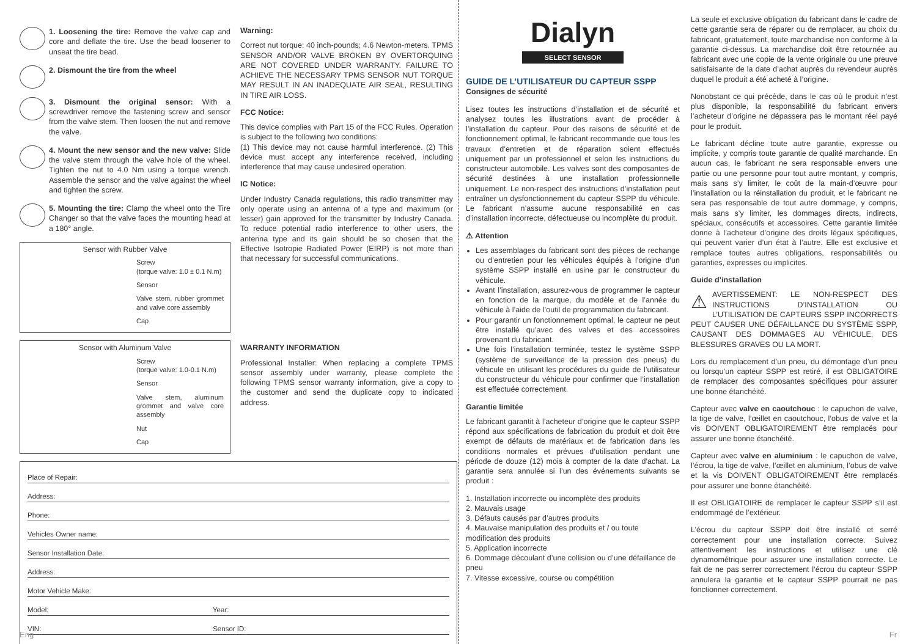1. Loosening the tire: Remove the valve cap and core and deflate the tire. Use the bead loosener to unseat the tire bead.
2. Dismount the tire from the wheel
3. Dismount the original sensor: With a screwdriver remove the fastening screw and sensor from the valve stem. Then loosen the nut and remove the valve.
4. Mount the new sensor and the new valve: Slide the valve stem through the valve hole of the wheel. Tighten the nut to 4.0 Nm using a torque wrench. Assemble the sensor and the valve against the wheel and tighten the screw.
5. Mounting the tire: Clamp the wheel onto the Tire Changer so that the valve faces the mounting head at a 180° angle.
Sensor with Rubber Valve
Screw
(torque valve: 1.0 ± 0.1 N.m)
Sensor
Valve stem, rubber grommet and valve core assembly
Cap
Sensor with Aluminum Valve
Screw
(torque valve: 1.0-0.1 N.m)
Sensor
Valve stem, aluminum grommet and valve core assembly
Nut
Cap
Warning:
Correct nut torque: 40 inch-pounds; 4.6 Newton-meters. TPMS SENSOR AND/OR VALVE BROKEN BY OVERTORQUING ARE NOT COVERED UNDER WARRANTY. FAILURE TO ACHIEVE THE NECESSARY TPMS SENSOR NUT TORQUE MAY RESULT IN AN INADEQUATE AIR SEAL, RESULTING IN TIRE AIR LOSS.
FCC Notice:
This device complies with Part 15 of the FCC Rules. Operation is subject to the following two conditions:
(1) This device may not cause harmful interference. (2) This device must accept any interference received, including interference that may cause undesired operation.
IC Notice:
Under Industry Canada regulations, this radio transmitter may only operate using an antenna of a type and maximum (or lesser) gain approved for the transmitter by Industry Canada. To reduce potential radio interference to other users, the antenna type and its gain should be so chosen that the Effective Isotropie Radiated Power (EIRP) is not more than that necessary for successful communications.
WARRANTY INFORMATION
Professional Installer: When replacing a complete TPMS sensor assembly under warranty, please complete the following TPMS sensor warranty information, give a copy to the customer and send the duplicate copy to indicated address.
Place of Repair:
Address:
Phone:
Vehicles Owner name:
Sensor Installation Date:
Address:
Motor Vehicle Make:
Model: Year:
VIN: Sensor ID:
Eng
Dialyn
SELECT SENSOR
GUIDE DE L’UTILISATEUR DU CAPTEUR SSPP
Consignes de sécurité
Lisez toutes les instructions d’installation et de sécurité et analysez toutes les illustrations avant de procéder à l’installation du capteur. Pour des raisons de sécurité et de fonctionnement optimal, le fabricant recommande que tous les travaux d’entretien et de réparation soient effectués uniquement par un professionnel et selon les instructions du constructeur automobile. Les valves sont des composantes de sécurité destinées à une installation professionnelle uniquement. Le non-respect des instructions d’installation peut entraîner un dysfonctionnement du capteur SSPP du véhicule. Le fabricant n’assume aucune responsabilité en cas d’installation incorrecte, défectueuse ou incomplète du produit.
⚠ Attention
Les assemblages du fabricant sont des pièces de rechange ou d’entretien pour les véhicules équipés à l’origine d’un système SSPP installé en usine par le constructeur du véhicule.
Avant l’installation, assurez-vous de programmer le capteur en fonction de la marque, du modèle et de l’année du véhicule à l’aide de l’outil de programmation du fabricant.
Pour garantir un fonctionnement optimal, le capteur ne peut être installé qu’avec des valves et des accessoires provenant du fabricant.
Une fois l’installation terminée, testez le système SSPP (système de surveillance de la pression des pneus) du véhicule en utilisant les procédures du guide de l’utilisateur du constructeur du véhicule pour confirmer que l’installation est effectuée correctement.
Garantie limitée
Le fabricant garantit à l’acheteur d’origine que le capteur SSPP répond aux spécifications de fabrication du produit et doit être exempt de défauts de matériaux et de fabrication dans les conditions normales et prévues d’utilisation pendant une période de douze (12) mois à compter de la date d’achat. La garantie sera annulée si l’un des événements suivants se produit :
1. Installation incorrecte ou incomplète des produits
2. Mauvais usage
3. Défauts causés par d’autres produits
4. Mauvaise manipulation des produits et / ou toute modification des produits
5. Application incorrecte
6. Dommage découlant d’une collision ou d’une défaillance de pneu
7. Vitesse excessive, course ou compétition
La seule et exclusive obligation du fabricant dans le cadre de cette garantie sera de réparer ou de remplacer, au choix du fabricant, gratuitement, toute marchandise non conforme à la garantie ci-dessus. La marchandise doit être retournée au fabricant avec une copie de la vente originale ou une preuve satisfaisante de la date d’achat auprès du revendeur auprès duquel le produit a été acheté à l’origine.
Nonobstant ce qui précède, dans le cas où le produit n’est plus disponible, la responsabilité du fabricant envers l’acheteur d’origine ne dépassera pas le montant réel payé pour le produit.
Le fabricant décline toute autre garantie, expresse ou implicite, y compris toute garantie de qualité marchande. En aucun cas, le fabricant ne sera responsable envers une partie ou une personne pour tout autre montant, y compris, mais sans s’y limiter, le coût de la main-d’œuvre pour l’installation ou la réinstallation du produit, et le fabricant ne sera pas responsable de tout autre dommage, y compris, mais sans s’y limiter, les dommages directs, indirects, spéciaux, consécutifs et accessoires. Cette garantie limitée donne à l’acheteur d’origine des droits légaux spécifiques, qui peuvent varier d’un état à l’autre. Elle est exclusive et remplace toutes autres obligations, responsabilités ou garanties, expresses ou implicites.
Guide d’installation
⚠ AVERTISSEMENT: LE NON-RESPECT DES INSTRUCTIONS D’INSTALLATION OU L’UTILISATION DE CAPTEURS SSPP INCORRECTS PEUT CAUSER UNE DÉFAILLANCE DU SYSTÈME SSPP, CAUSANT DES DOMMAGES AU VÉHICULE, DES BLESSURES GRAVES OU LA MORT.
Lors du remplacement d’un pneu, du démontage d’un pneu ou lorsqu’un capteur SSPP est retiré, il est OBLIGATOIRE de remplacer des composantes spécifiques pour assurer une bonne étanchéité.
Capteur avec valve en caoutchouc : le capuchon de valve, la tige de valve, l’œillet en caoutchouc, l’obus de valve et la vis DOIVENT OBLIGATOIREMENT être remplacés pour assurer une bonne étanchéité.
Capteur avec valve en aluminium : le capuchon de valve, l’écrou, la tige de valve, l’œillet en aluminium, l’obus de valve et la vis DOIVENT OBLIGATOIREMENT être remplacés pour assurer une bonne étanchéité.
Il est OBLIGATOIRE de remplacer le capteur SSPP s’il est endommagé de l’extérieur.
L’écrou du capteur SSPP doit être installé et serré correctement pour une installation correcte. Suivez attentivement les instructions et utilisez une clé dynamométrique pour assurer une installation correcte. Le fait de ne pas serrer correctement l’écrou du capteur SSPP annulera la garantie et le capteur SSPP pourrait ne pas fonctionner correctement.
Fr